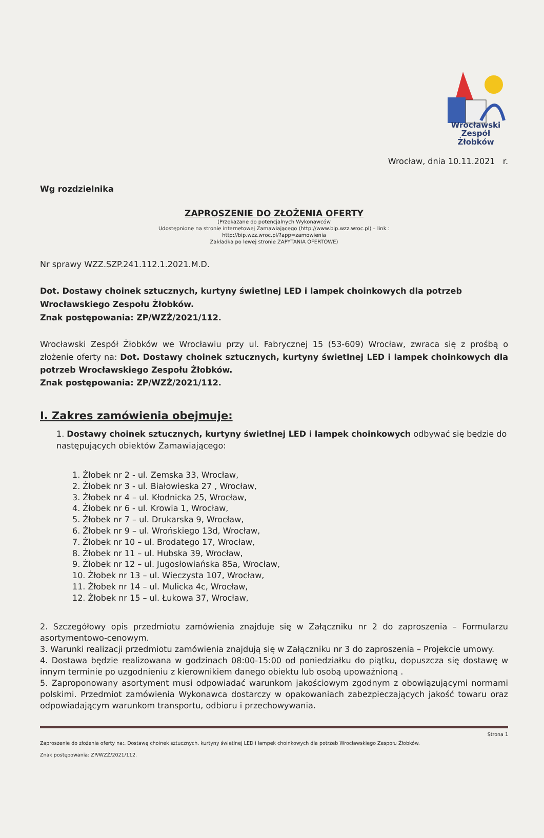Wrocławski
Zespół Żłobków
Wrocław, dnia 10.11.2021 r.
Wg rozdzielnika
ZAPROSZENIE DO ZŁOŻENIA OFERTY
(Przekazane do potencjalnych Wykonawców
Udostępnione na stronie internetowej Zamawiającego (http://www.bip.wzz.wroc.pl) – link :
http://bip.wzz.wroc.pl/?app=zamowienia
Zakładka po lewej stronie ZAPYTANIA OFERTOWE)
Nr sprawy WZZ.SZP.241.112.1.2021.M.D.
Dot. Dostawy choinek sztucznych, kurtyny świetlnej LED i lampek choinkowych dla potrzeb Wrocławskiego Zespołu Żłobków.
Znak postępowania: ZP/WZŻ/2021/112.
Wrocławski Zespół Żłobków we Wrocławiu przy ul. Fabrycznej 15 (53-609) Wrocław, zwraca się z prośbą o złożenie oferty na: Dot. Dostawy choinek sztucznych, kurtyny świetlnej LED i lampek choinkowych dla potrzeb Wrocławskiego Zespołu Żłobków.
Znak postępowania: ZP/WZŻ/2021/112.
I. Zakres zamówienia obejmuje:
1. Dostawy choinek sztucznych, kurtyny świetlnej LED i lampek choinkowych odbywać się będzie do następujących obiektów Zamawiającego:
1. Żłobek nr 2 - ul. Zemska 33, Wrocław,
2. Żłobek nr 3 - ul. Białowieska 27 , Wrocław,
3. Żłobek nr 4 – ul. Kłodnicka 25, Wrocław,
4. Żłobek nr 6 - ul. Krowia 1, Wrocław,
5. Żłobek nr 7 – ul. Drukarska 9, Wrocław,
6. Żłobek nr 9 – ul. Wrońskiego 13d, Wrocław,
7. Żłobek nr 10 – ul. Brodatego 17, Wrocław,
8. Żłobek nr 11 – ul. Hubska 39, Wrocław,
9. Żłobek nr 12 – ul. Jugosłowiańska 85a, Wrocław,
10. Żłobek nr 13 – ul. Wieczysta 107, Wrocław,
11. Żłobek nr 14 – ul. Mulicka 4c, Wrocław,
12. Żłobek nr 15 – ul. Łukowa 37, Wrocław,
2. Szczegółowy opis przedmiotu zamówienia znajduje się w Załączniku nr 2 do zaproszenia – Formularzu asortymentowo-cenowym.
3. Warunki realizacji przedmiotu zamówienia znajdują się w Załączniku nr 3 do zaproszenia – Projekcie umowy.
4. Dostawa będzie realizowana w godzinach 08:00-15:00 od poniedziałku do piątku, dopuszcza się dostawę w innym terminie po uzgodnieniu z kierownikiem danego obiektu lub osobą upoważnioną .
5. Zaproponowany asortyment musi odpowiadać warunkom jakościowym zgodnym z obowiązującymi normami polskimi. Przedmiot zamówienia Wykonawca dostarczy w opakowaniach zabezpieczających jakość towaru oraz odpowiadającym warunkom transportu, odbioru i przechowywania.
Strona 1
Zaproszenie do złożenia oferty na:. Dostawę choinek sztucznych, kurtyny świetlnej LED i lampek choinkowych dla potrzeb Wrocławskiego Zespołu Żłobków.
Znak postępowania: ZP/WZŻ/2021/112.